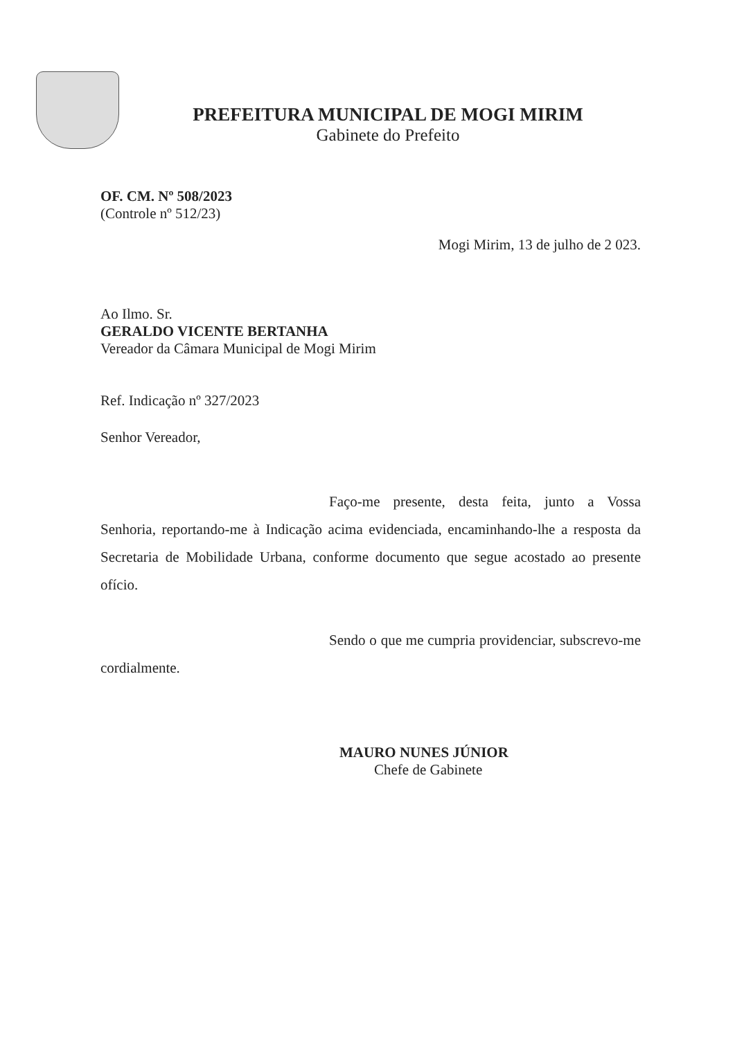PREFEITURA MUNICIPAL DE MOGI MIRIM
Gabinete do Prefeito
OF. CM. Nº 508/2023
(Controle nº 512/23)
Mogi Mirim, 13 de julho de 2 023.
Ao Ilmo. Sr.
GERALDO VICENTE BERTANHA
Vereador da Câmara Municipal de Mogi Mirim
Ref. Indicação nº 327/2023
Senhor Vereador,
Faço-me presente, desta feita, junto a Vossa Senhoria, reportando-me à Indicação acima evidenciada, encaminhando-lhe a resposta da Secretaria de Mobilidade Urbana, conforme documento que segue acostado ao presente ofício.
Sendo o que me cumpria providenciar, subscrevo-me cordialmente.
MAURO NUNES JÚNIOR
Chefe de Gabinete